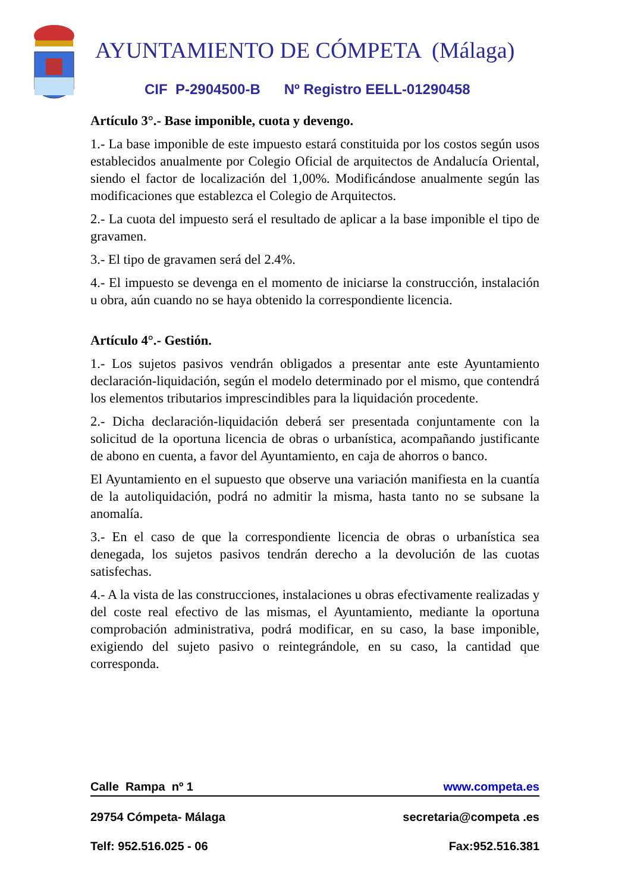AYUNTAMIENTO DE CÓMPETA (Málaga)
CIF P-2904500-B Nº Registro EELL-01290458
Artículo 3°.- Base imponible, cuota y devengo.
1.- La base imponible de este impuesto estará constituida por los costos según usos establecidos anualmente por Colegio Oficial de arquitectos de Andalucía Oriental, siendo el factor de localización del 1,00%. Modificándose anualmente según las modificaciones que establezca el Colegio de Arquitectos.
2.- La cuota del impuesto será el resultado de aplicar a la base imponible el tipo de gravamen.
3.- El tipo de gravamen será del 2.4%.
4.- El impuesto se devenga en el momento de iniciarse la construcción, instalación u obra, aún cuando no se haya obtenido la correspondiente licencia.
Artículo 4°.- Gestión.
1.- Los sujetos pasivos vendrán obligados a presentar ante este Ayuntamiento declaración-liquidación, según el modelo determinado por el mismo, que contendrá los elementos tributarios imprescindibles para la liquidación procedente.
2.- Dicha declaración-liquidación deberá ser presentada conjuntamente con la solicitud de la oportuna licencia de obras o urbanística, acompañando justificante de abono en cuenta, a favor del Ayuntamiento, en caja de ahorros o banco.
El Ayuntamiento en el supuesto que observe una variación manifiesta en la cuantía de la autoliquidación, podrá no admitir la misma, hasta tanto no se subsane la anomalía.
3.- En el caso de que la correspondiente licencia de obras o urbanística sea denegada, los sujetos pasivos tendrán derecho a la devolución de las cuotas satisfechas.
4.- A la vista de las construcciones, instalaciones u obras efectivamente realizadas y del coste real efectivo de las mismas, el Ayuntamiento, mediante la oportuna comprobación administrativa, podrá modificar, en su caso, la base imponible, exigiendo del sujeto pasivo o reintegrándole, en su caso, la cantidad que corresponda.
Calle Rampa nº 1 www.competa.es
29754 Cómpeta- Málaga secretaria@competa .es
Telf: 952.516.025 - 06 Fax:952.516.381